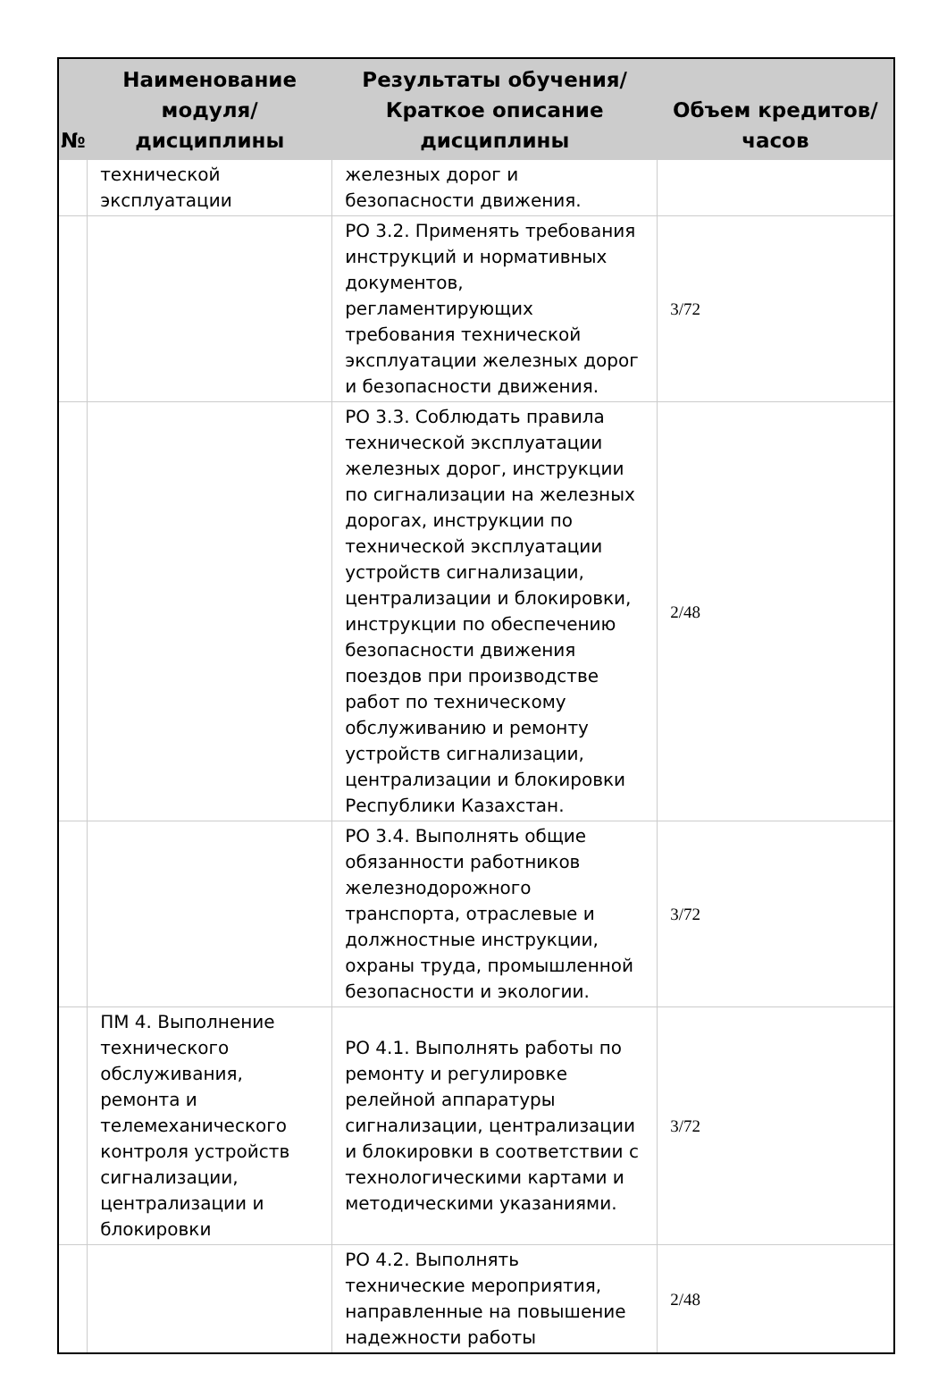| № | Наименование модуля/дисциплины | Результаты обучения/Краткое описание дисциплины | Объем кредитов/часов |
| --- | --- | --- | --- |
| | технической эксплуатации | железных дорог и безопасности движения. | |
| | | РО 3.2. Применять требования инструкций и нормативных документов, регламентирующих требования технической эксплуатации железных дорог и безопасности движения. | 3/72 |
| | | РО 3.3. Соблюдать правила технической эксплуатации железных дорог, инструкции по сигнализации на железных дорогах, инструкции по технической эксплуатации устройств сигнализации, централизации и блокировки, инструкции по обеспечению безопасности движения поездов при производстве работ по техническому обслуживанию и ремонту устройств сигнализации, централизации и блокировки Республики Казахстан. | 2/48 |
| | | РО 3.4. Выполнять общие обязанности работников железнодорожного транспорта, отраслевые и должностные инструкции, охраны труда, промышленной безопасности и экологии. | 3/72 |
| | ПМ 4. Выполнение технического обслуживания, ремонта и телемеханического контроля устройств сигнализации, централизации и блокировки | РО 4.1. Выполнять работы по ремонту и регулировке релейной аппаратуры сигнализации, централизации и блокировки в соответствии с технологическими картами и методическими указаниями. | 3/72 |
| | | РО 4.2. Выполнять технические мероприятия, направленные на повышение надежности работы | 2/48 |